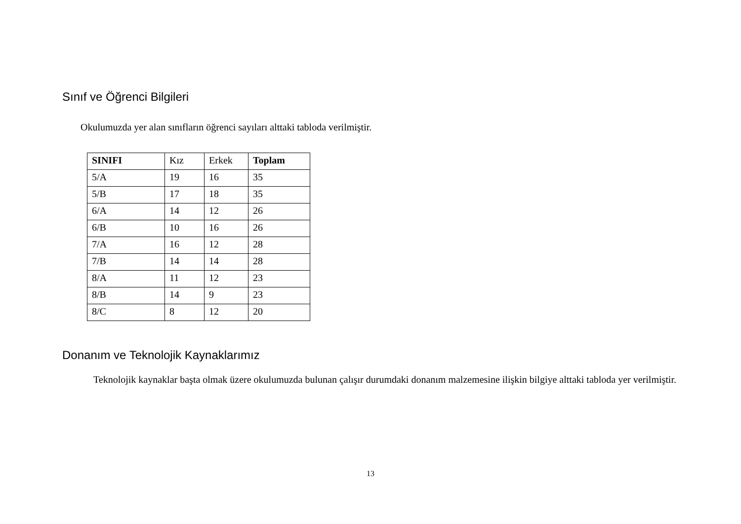Sınıf ve Öğrenci Bilgileri
Okulumuzda yer alan sınıfların öğrenci sayıları alttaki tabloda verilmiştir.
| SINIFI | Kız | Erkek | Toplam |
| 5/A | 19 | 16 | 35 |
| 5/B | 17 | 18 | 35 |
| 6/A | 14 | 12 | 26 |
| 6/B | 10 | 16 | 26 |
| 7/A | 16 | 12 | 28 |
| 7/B | 14 | 14 | 28 |
| 8/A | 11 | 12 | 23 |
| 8/B | 14 | 9 | 23 |
| 8/C | 8 | 12 | 20 |
Donanım ve Teknolojik Kaynaklarımız
Teknolojik kaynaklar başta olmak üzere okulumuzda bulunan çalışır durumdaki donanım malzemesine ilişkin bilgiye alttaki tabloda yer verilmiştir.
13